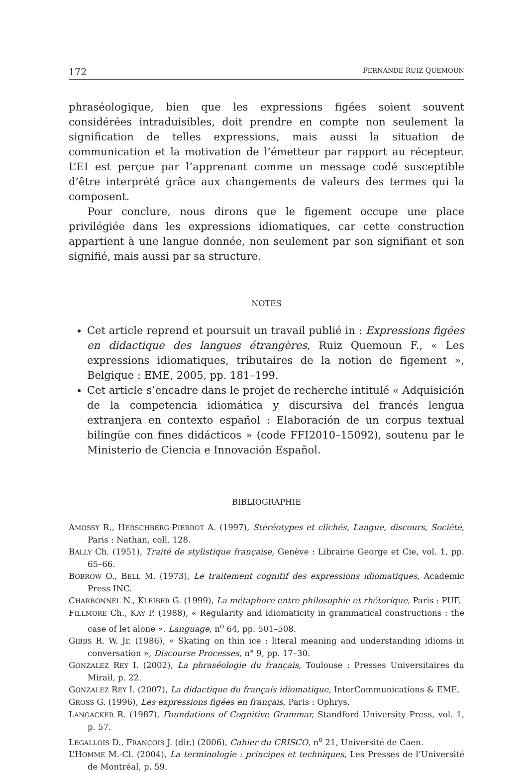172 FERNANDE RUIZ QUEMOUN
phraséologique, bien que les expressions figées soient souvent considérées intraduisibles, doit prendre en compte non seulement la signification de telles expressions, mais aussi la situation de communication et la motivation de l’émetteur par rapport au récepteur. L’EI est perçue par l’apprenant comme un message codé susceptible d’être interprété grâce aux changements de valeurs des termes qui la composent.
Pour conclure, nous dirons que le figement occupe une place privilégiée dans les expressions idiomatiques, car cette construction appartient à une langue donnée, non seulement par son signifiant et son signifié, mais aussi par sa structure.
NOTES
Cet article reprend et poursuit un travail publié in : Expressions figées en didactique des langues étrangères, Ruiz Quemoun F., « Les expressions idiomatiques, tributaires de la notion de figement », Belgique : EME, 2005, pp. 181–199.
Cet article s’encadre dans le projet de recherche intitulé « Adquisición de la competencia idiomática y discursiva del francés lengua extranjera en contexto español : Elaboración de un corpus textual bilingüe con fines didácticos » (code FFI2010–15092), soutenu par le Ministerio de Ciencia e Innovación Español.
BIBLIOGRAPHIE
AMOSSY R., HERSCHBERG-PIERROT A. (1997), Stéréotypes et clichés, Langue, discours, Société, Paris : Nathan, coll. 128.
BALLY Ch. (1951), Traité de stylistique française, Genève : Librairie George et Cie, vol. 1, pp. 65–66.
BOBROW O., BELL M. (1973), Le traitement cognitif des expressions idiomatiques, Academic Press INC.
CHARBONNEL N., KLEIBER G. (1999), La métaphore entre philosophie et rhétorique, Paris : PUF.
FILLMORE Ch., KAY P. (1988), « Regularity and idiomaticity in grammatical constructions : the case of let alone ». Language, n<sup>o</sup> 64, pp. 501–508.
GIBBS R. W. Jr. (1986), « Skating on thin ice : literal meaning and understanding idioms in conversation », Discourse Processes, n° 9, pp. 17–30.
GONZALEZ REY I. (2002), La phraséologie du français, Toulouse : Presses Universitaires du Mirail, p. 22.
GONZALEZ REY I. (2007), La didactique du français idiomatique, InterCommunications & EME.
GROSS G. (1996), Les expressions figées en français, Paris : Ophrys.
LANGACKER R. (1987), Foundations of Cognitive Grammar, Standford University Press, vol. 1, p. 57.
LEGALLOIS D., FRANÇOIS J. (dir.) (2006), Cahier du CRISCO, n<sup>o</sup> 21, Université de Caen.
L’HOMME M.-Cl. (2004), La terminologie : principes et techniques, Les Presses de l’Université de Montréal, p. 59.